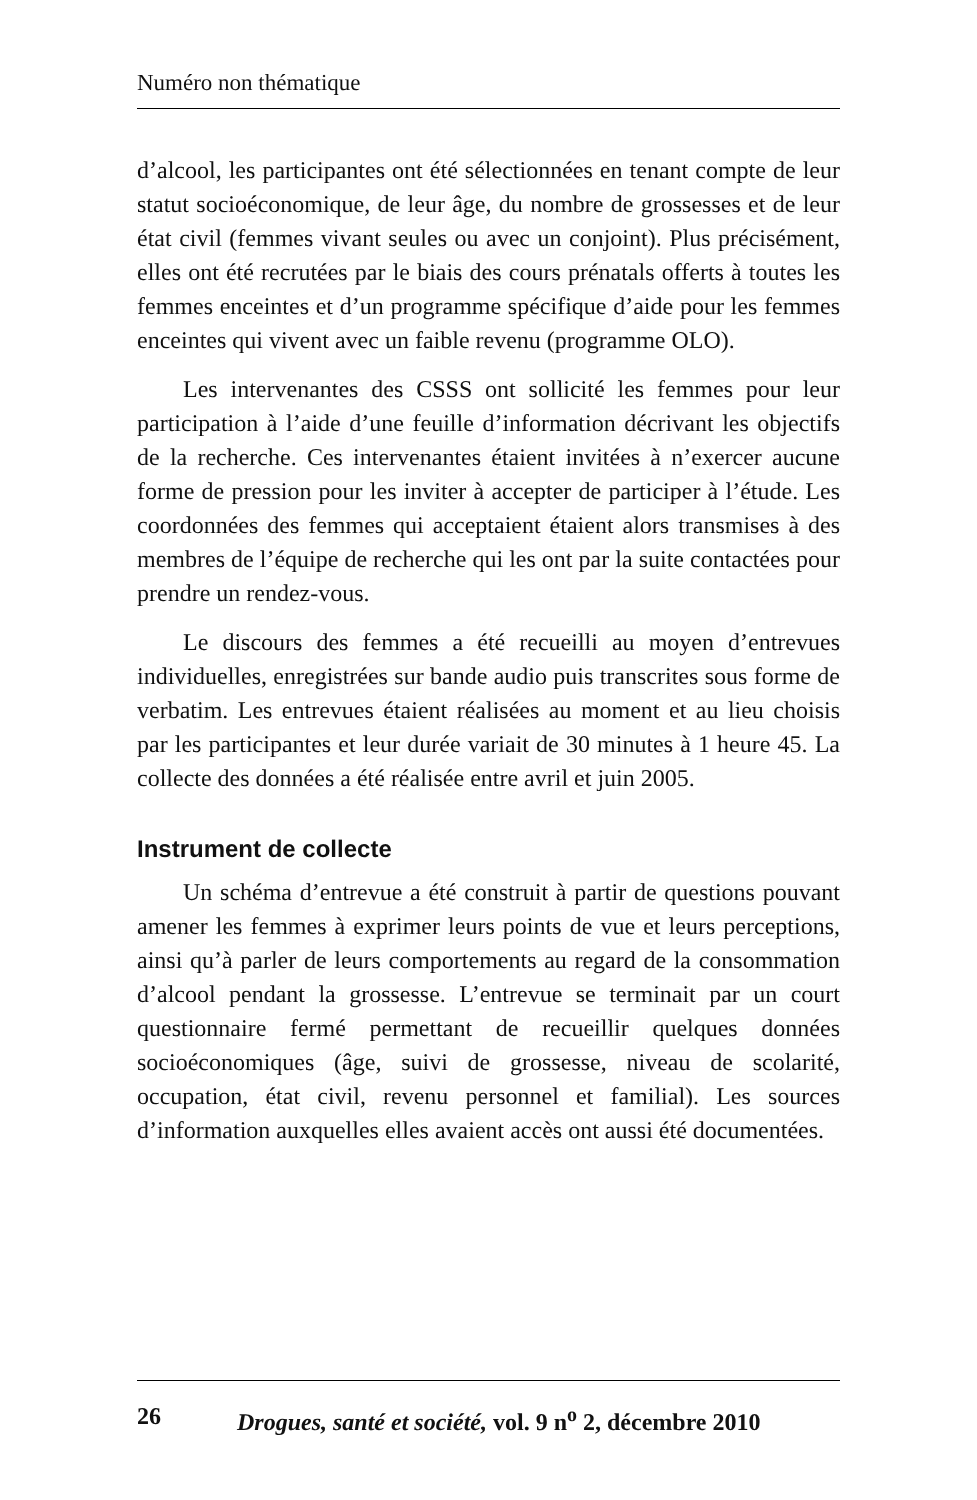Numéro non thématique
d’alcool, les participantes ont été sélectionnées en tenant compte de leur statut socioéconomique, de leur âge, du nombre de grossesses et de leur état civil (femmes vivant seules ou avec un conjoint). Plus précisément, elles ont été recrutées par le biais des cours prénatals offerts à toutes les femmes enceintes et d’un programme spécifique d’aide pour les femmes enceintes qui vivent avec un faible revenu (programme OLO).
Les intervenantes des CSSS ont sollicité les femmes pour leur participation à l’aide d’une feuille d’information décrivant les objectifs de la recherche. Ces intervenantes étaient invitées à n’exercer aucune forme de pression pour les inviter à accepter de participer à l’étude. Les coordonnées des femmes qui acceptaient étaient alors transmises à des membres de l’équipe de recherche qui les ont par la suite contactées pour prendre un rendez-vous.
Le discours des femmes a été recueilli au moyen d’entrevues individuelles, enregistrées sur bande audio puis transcrites sous forme de verbatim. Les entrevues étaient réalisées au moment et au lieu choisis par les participantes et leur durée variait de 30 minutes à 1 heure 45. La collecte des données a été réalisée entre avril et juin 2005.
Instrument de collecte
Un schéma d’entrevue a été construit à partir de questions pouvant amener les femmes à exprimer leurs points de vue et leurs perceptions, ainsi qu’à parler de leurs comportements au regard de la consommation d’alcool pendant la grossesse. L’entrevue se terminait par un court questionnaire fermé permettant de recueillir quelques données socioéconomiques (âge, suivi de grossesse, niveau de scolarité, occupation, état civil, revenu personnel et familial). Les sources d’information auxquelles elles avaient accès ont aussi été documentées.
26 Drogues, santé et société, vol. 9 n<sup>o</sup> 2, décembre 2010